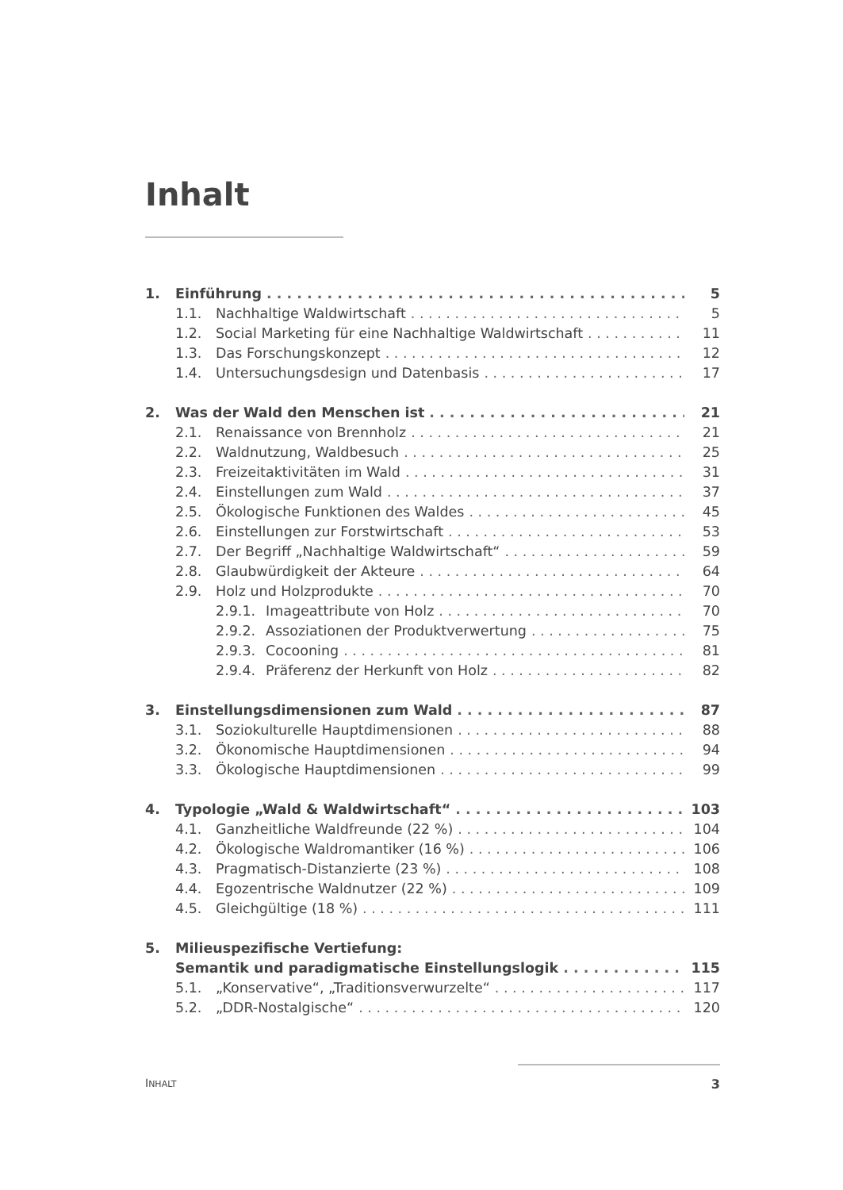Inhalt
1. Einführung 5
1.1. Nachhaltige Waldwirtschaft 5
1.2. Social Marketing für eine Nachhaltige Waldwirtschaft 11
1.3. Das Forschungskonzept 12
1.4. Untersuchungsdesign und Datenbasis 17
2. Was der Wald den Menschen ist 21
2.1. Renaissance von Brennholz 21
2.2. Waldnutzung, Waldbesuch 25
2.3. Freizeitaktivitäten im Wald 31
2.4. Einstellungen zum Wald 37
2.5. Ökologische Funktionen des Waldes 45
2.6. Einstellungen zur Forstwirtschaft 53
2.7. Der Begriff „Nachhaltige Waldwirtschaft“ 59
2.8. Glaubwürdigkeit der Akteure 64
2.9. Holz und Holzprodukte 70
2.9.1. Imageattribute von Holz 70
2.9.2. Assoziationen der Produktverwertung 75
2.9.3. Cocooning 81
2.9.4. Präferenz der Herkunft von Holz 82
3. Einstellungsdimensionen zum Wald 87
3.1. Soziokulturelle Hauptdimensionen 88
3.2. Ökonomische Hauptdimensionen 94
3.3. Ökologische Hauptdimensionen 99
4. Typologie „Wald & Waldwirtschaft“ 103
4.1. Ganzheitliche Waldfreunde (22 %) 104
4.2. Ökologische Waldromantiker (16 %) 106
4.3. Pragmatisch-Distanzierte (23 %) 108
4.4. Egozentrische Waldnutzer (22 %) 109
4.5. Gleichgültige (18 %) 111
5. Milieuspezifische Vertiefung:
Semantik und paradigmatische Einstellungslogik 115
5.1. „Konservative“, „Traditionsverwurzelte“ 117
5.2. „DDR-Nostalgische“ 120
INHALT 3